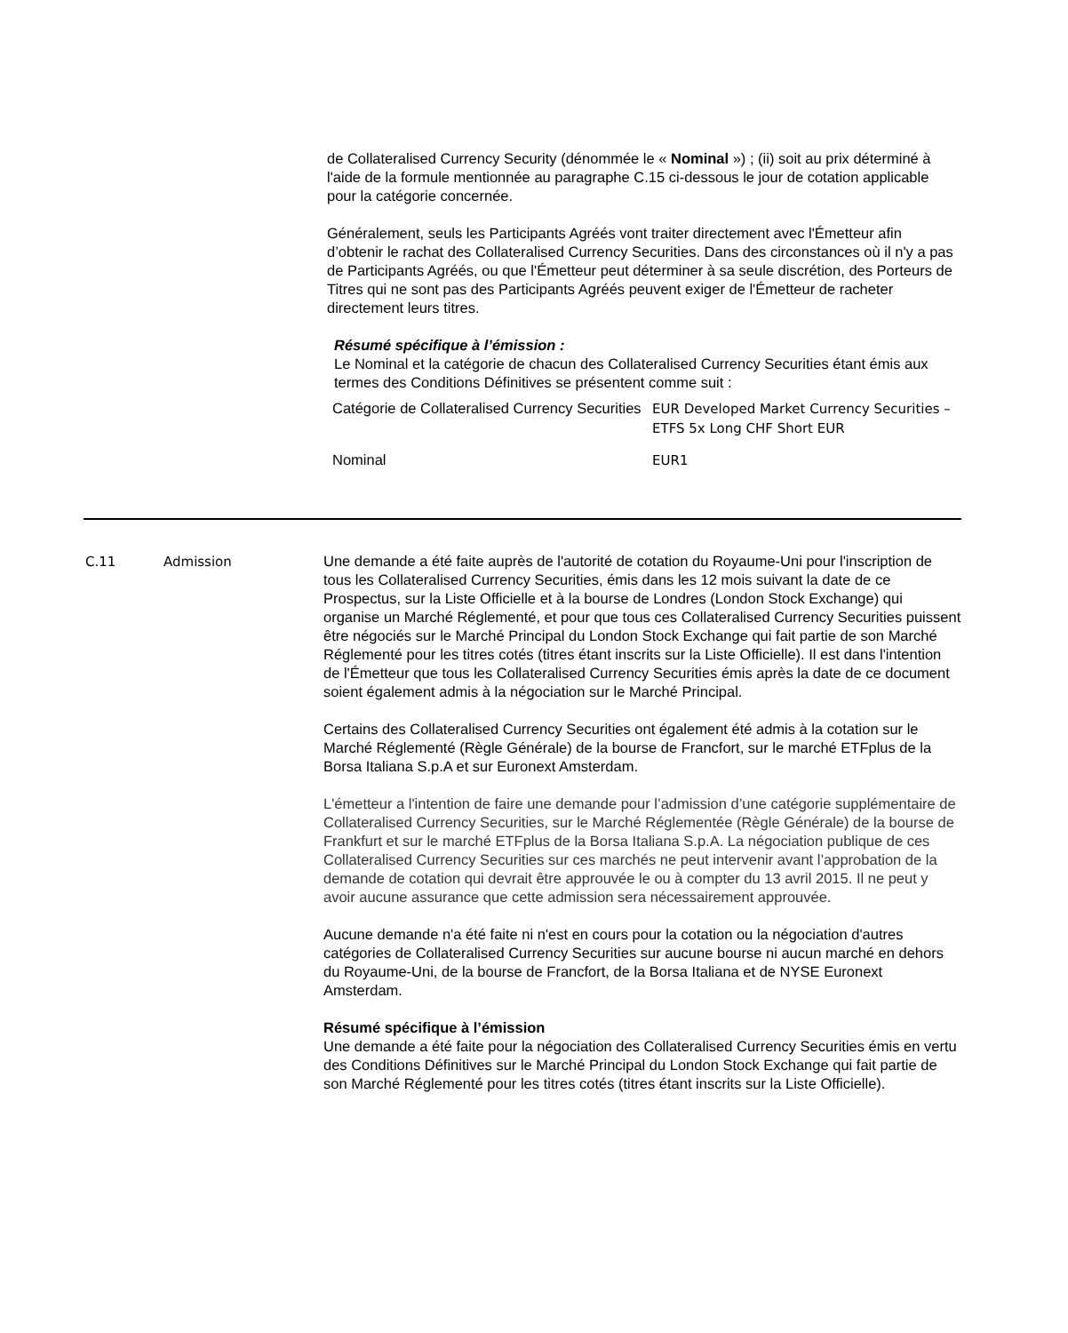de Collateralised Currency Security (dénommée le « Nominal ») ; (ii) soit au prix déterminé à l'aide de la formule mentionnée au paragraphe C.15 ci-dessous le jour de cotation applicable pour la catégorie concernée.
Généralement, seuls les Participants Agréés vont traiter directement avec l'Émetteur afin d’obtenir le rachat des Collateralised Currency Securities. Dans des circonstances où il n'y a pas de Participants Agréés, ou que l'Émetteur peut déterminer à sa seule discrétion, des Porteurs de Titres qui ne sont pas des Participants Agréés peuvent exiger de l'Émetteur de racheter directement leurs titres.
Résumé spécifique à l’émission :
Le Nominal et la catégorie de chacun des Collateralised Currency Securities étant émis aux termes des Conditions Définitives se présentent comme suit :
| Catégorie de Collateralised Currency Securities | EUR Developed Market Currency Securities – ETFS 5x Long CHF Short EUR |
| Nominal | EUR1 |
C.11 Admission
Une demande a été faite auprès de l'autorité de cotation du Royaume-Uni pour l'inscription de tous les Collateralised Currency Securities, émis dans les 12 mois suivant la date de ce Prospectus, sur la Liste Officielle et à la bourse de Londres (London Stock Exchange) qui organise un Marché Réglementé, et pour que tous ces Collateralised Currency Securities puissent être négociés sur le Marché Principal du London Stock Exchange qui fait partie de son Marché Réglementé pour les titres cotés (titres étant inscrits sur la Liste Officielle). Il est dans l'intention de l'Émetteur que tous les Collateralised Currency Securities émis après la date de ce document soient également admis à la négociation sur le Marché Principal.
Certains des Collateralised Currency Securities ont également été admis à la cotation sur le Marché Réglementé (Règle Générale) de la bourse de Francfort, sur le marché ETFplus de la Borsa Italiana S.p.A et sur Euronext Amsterdam.
L'émetteur a l'intention de faire une demande pour l’admission d’une catégorie supplémentaire de Collateralised Currency Securities, sur le Marché Réglementée (Règle Générale) de la bourse de Frankfurt et sur le marché ETFplus de la Borsa Italiana S.p.A. La négociation publique de ces Collateralised Currency Securities sur ces marchés ne peut intervenir avant l’approbation de la demande de cotation qui devrait être approuvée le ou à compter du 13 avril 2015. Il ne peut y avoir aucune assurance que cette admission sera nécessairement approuvée.
Aucune demande n'a été faite ni n'est en cours pour la cotation ou la négociation d'autres catégories de Collateralised Currency Securities sur aucune bourse ni aucun marché en dehors du Royaume-Uni, de la bourse de Francfort, de la Borsa Italiana et de NYSE Euronext Amsterdam.
Résumé spécifique à l’émission
Une demande a été faite pour la négociation des Collateralised Currency Securities émis en vertu des Conditions Définitives sur le Marché Principal du London Stock Exchange qui fait partie de son Marché Réglementé pour les titres cotés (titres étant inscrits sur la Liste Officielle).